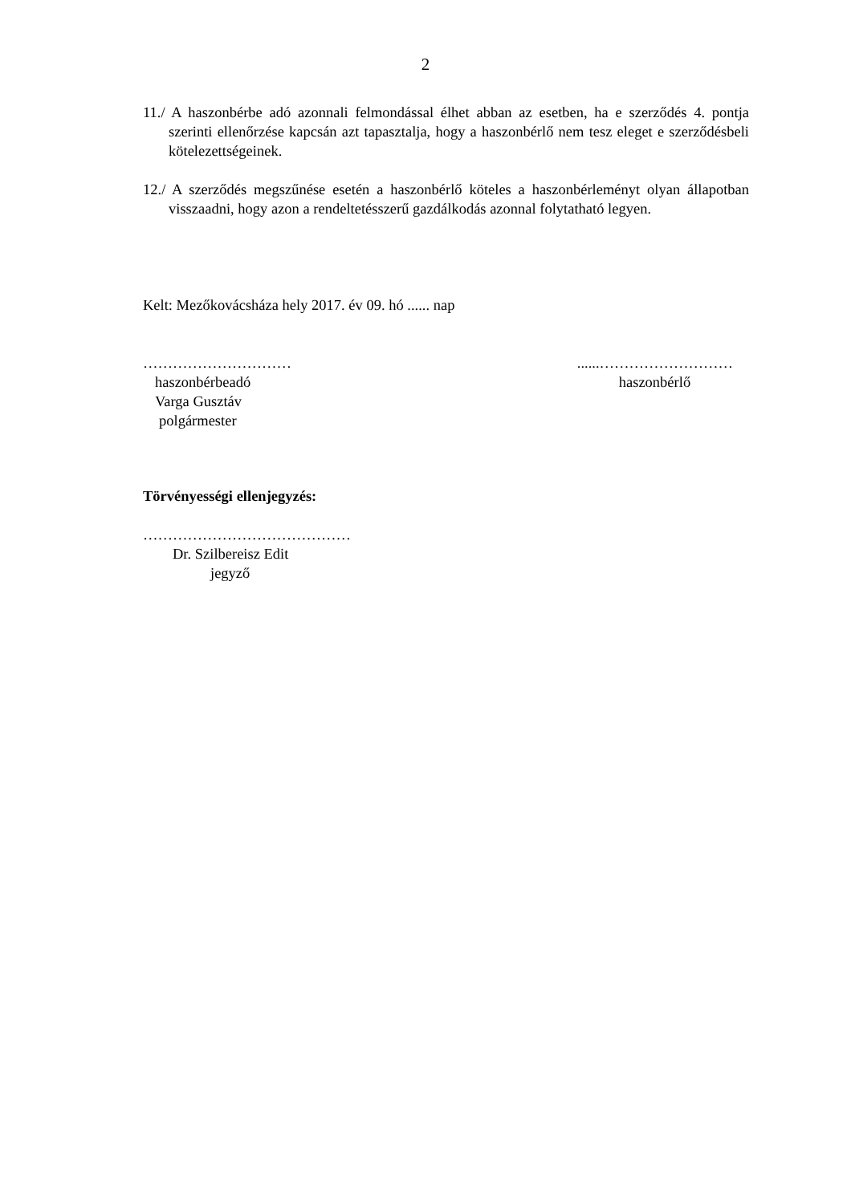2
11./ A haszonbérbe adó azonnali felmondással élhet abban az esetben, ha e szerződés 4. pontja szerinti ellenőrzése kapcsán azt tapasztalja, hogy a haszonbérlő nem tesz eleget e szerződésbeli kötelezettségeinek.
12./ A szerződés megszűnése esetén a haszonbérlő köteles a haszonbérleményt olyan állapotban visszaadni, hogy azon a rendeltetésszerű gazdálkodás azonnal folytatható legyen.
Kelt: Mezőkovácsháza hely 2017. év 09. hó ...... nap
…………………………
haszonbérbeadó
Varga Gusztáv
polgármester
......………………………
haszonbérlő
Törvényességi ellenjegyzés:
……………………………………
Dr. Szilbereisz Edit
jegyző